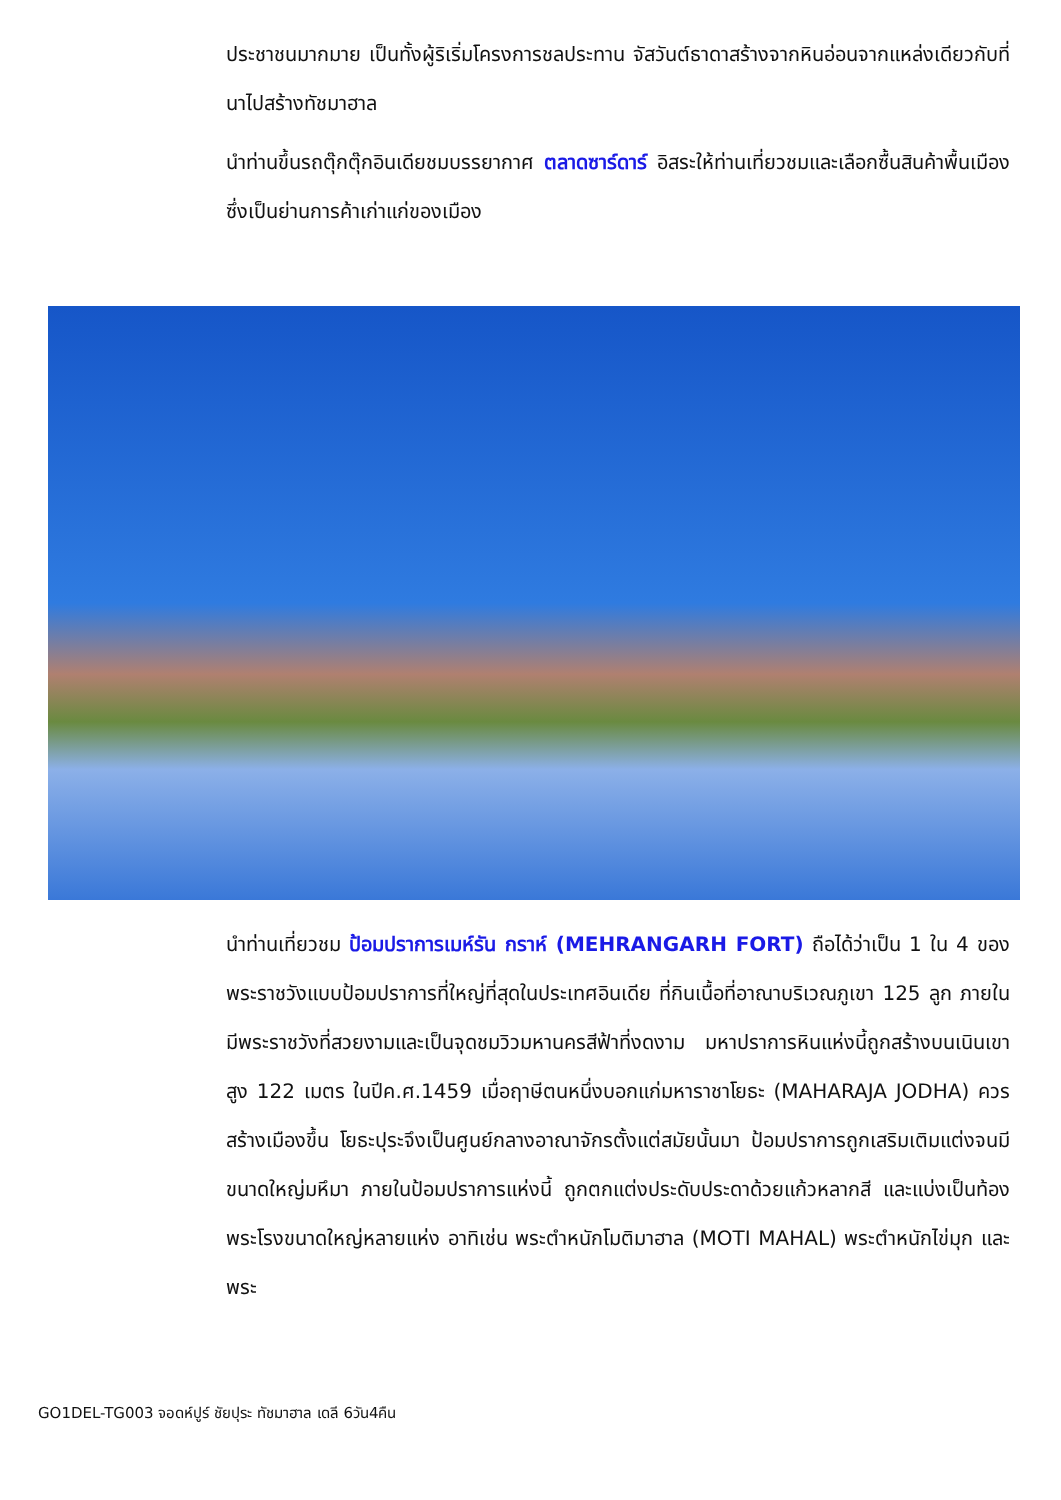ประชาชนมากมาย เป็นทั้งผู้ริเริ่มโครงการชลประทาน จัสวันต์ธาดาสร้างจากหินอ่อนจากแหล่งเดียวกับที่นาไปสร้างทัชมาฮาล
นำท่านขึ้นรถตุ๊กตุ๊กอินเดียชมบรรยากาศ ตลาดซาร์ดาร์ อิสระให้ท่านเที่ยวชมและเลือกซื้นสินค้าพื้นเมือง ซึ่งเป็นย่านการค้าเก่าแก่ของเมือง
นำท่านเที่ยวชม ป้อมปราการเมห์รัน กราห์ (MEHRANGARH FORT) ถือได้ว่าเป็น 1 ใน 4 ของพระราชวังแบบป้อมปราการที่ใหญ่ที่สุดในประเทศอินเดีย ที่กินเนื้อที่อาณาบริเวณภูเขา 125 ลูก ภายในมีพระราชวังที่สวยงามและเป็นจุดชมวิวมหานครสีฟ้าที่งดงาม มหาปราการหินแห่งนี้ถูกสร้างบนเนินเขาสูง 122 เมตร ในปีค.ศ.1459 เมื่อฤาษีตนหนึ่งบอกแก่มหาราชาโยธะ (MAHARAJA JODHA) ควรสร้างเมืองขึ้น โยธะปุระจึงเป็นศูนย์กลางอาณาจักรตั้งแต่สมัยนั้นมา ป้อมปราการถูกเสริมเติมแต่งจนมีขนาดใหญ่มหึมา ภายในป้อมปราการแห่งนี้ ถูกตกแต่งประดับประดาด้วยแก้วหลากสี และแบ่งเป็นท้องพระโรงขนาดใหญ่หลายแห่ง อาทิเช่น พระตำหนักโมติมาฮาล (MOTI MAHAL) พระตำหนักไข่มุก และพระ
GO1DEL-TG003 จอดห์ปูร์ ชัยปุระ ทัชมาฮาล เดลี 6วัน4คืน